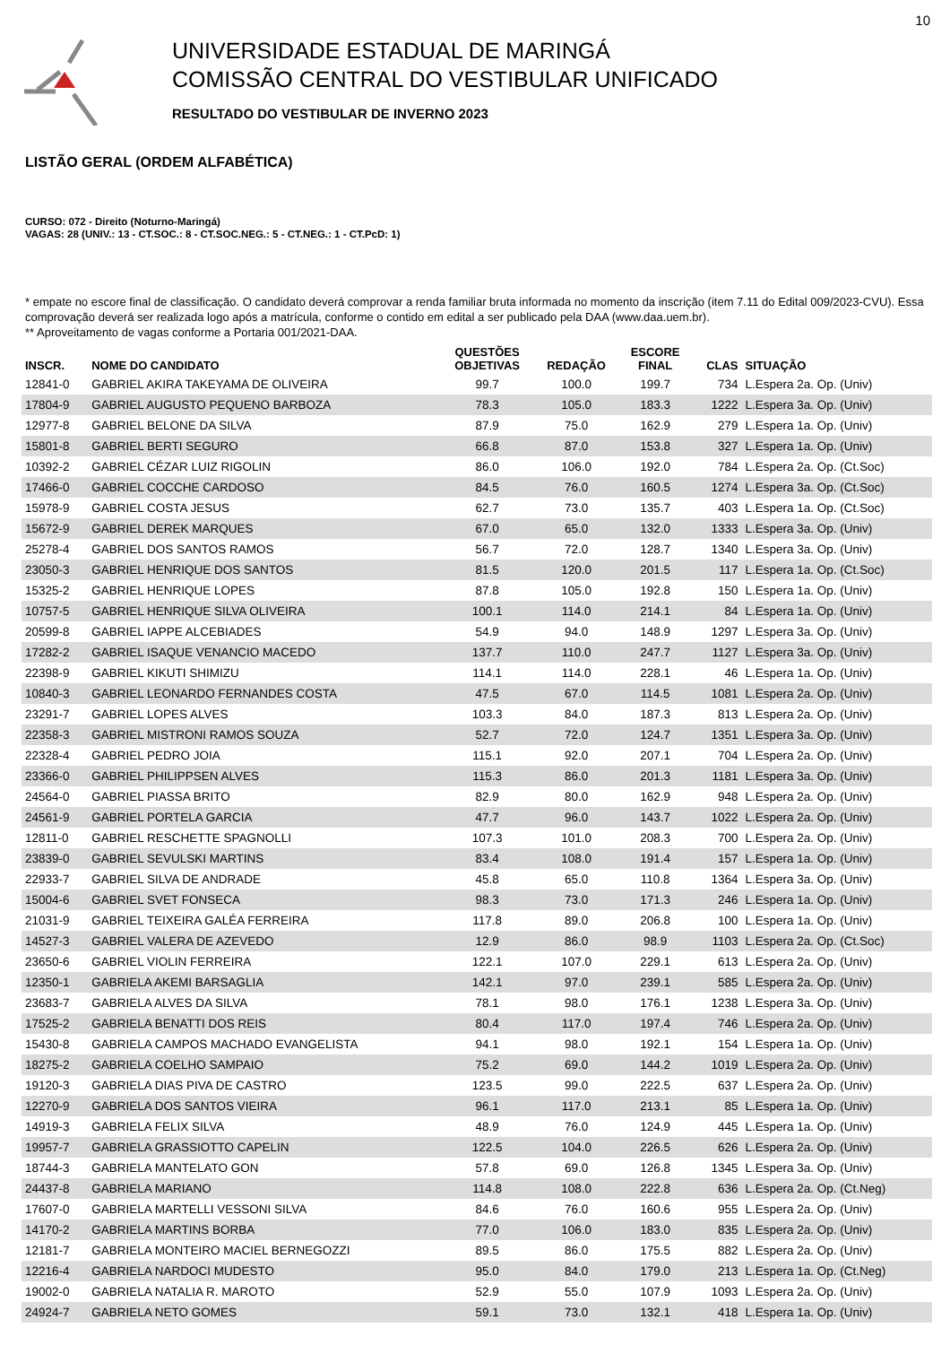10
UNIVERSIDADE ESTADUAL DE MARINGÁ
COMISSÃO CENTRAL DO VESTIBULAR UNIFICADO
RESULTADO DO VESTIBULAR DE INVERNO 2023
LISTÃO GERAL (ORDEM ALFABÉTICA)
CURSO: 072 - Direito (Noturno-Maringá)
VAGAS: 28 (UNIV.: 13 - CT.SOC.: 8 - CT.SOC.NEG.: 5 - CT.NEG.: 1 - CT.PcD: 1)
* empate no escore final de classificação. O candidato deverá comprovar a renda familiar bruta informada no momento da inscrição (item 7.11 do Edital 009/2023-CVU). Essa comprovação deverá ser realizada logo após a matrícula, conforme o contido em edital a ser publicado pela DAA (www.daa.uem.br).
** Aproveitamento de vagas conforme a Portaria 001/2021-DAA.
| INSCR. | NOME DO CANDIDATO | QUESTÕES OBJETIVAS | REDAÇÃO | ESCORE FINAL | CLAS | SITUAÇÃO |
| --- | --- | --- | --- | --- | --- | --- |
| 12841-0 | GABRIEL AKIRA TAKEYAMA DE OLIVEIRA | 99.7 | 100.0 | 199.7 | 734 | L.Espera 2a. Op. (Univ) |
| 17804-9 | GABRIEL AUGUSTO PEQUENO BARBOZA | 78.3 | 105.0 | 183.3 | 1222 | L.Espera 3a. Op. (Univ) |
| 12977-8 | GABRIEL BELONE DA SILVA | 87.9 | 75.0 | 162.9 | 279 | L.Espera 1a. Op. (Univ) |
| 15801-8 | GABRIEL BERTI SEGURO | 66.8 | 87.0 | 153.8 | 327 | L.Espera 1a. Op. (Univ) |
| 10392-2 | GABRIEL CÉZAR LUIZ RIGOLIN | 86.0 | 106.0 | 192.0 | 784 | L.Espera 2a. Op. (Ct.Soc) |
| 17466-0 | GABRIEL COCCHE CARDOSO | 84.5 | 76.0 | 160.5 | 1274 | L.Espera 3a. Op. (Ct.Soc) |
| 15978-9 | GABRIEL COSTA JESUS | 62.7 | 73.0 | 135.7 | 403 | L.Espera 1a. Op. (Ct.Soc) |
| 15672-9 | GABRIEL DEREK MARQUES | 67.0 | 65.0 | 132.0 | 1333 | L.Espera 3a. Op. (Univ) |
| 25278-4 | GABRIEL DOS SANTOS RAMOS | 56.7 | 72.0 | 128.7 | 1340 | L.Espera 3a. Op. (Univ) |
| 23050-3 | GABRIEL HENRIQUE DOS SANTOS | 81.5 | 120.0 | 201.5 | 117 | L.Espera 1a. Op. (Ct.Soc) |
| 15325-2 | GABRIEL HENRIQUE LOPES | 87.8 | 105.0 | 192.8 | 150 | L.Espera 1a. Op. (Univ) |
| 10757-5 | GABRIEL HENRIQUE SILVA OLIVEIRA | 100.1 | 114.0 | 214.1 | 84 | L.Espera 1a. Op. (Univ) |
| 20599-8 | GABRIEL IAPPE ALCEBIADES | 54.9 | 94.0 | 148.9 | 1297 | L.Espera 3a. Op. (Univ) |
| 17282-2 | GABRIEL ISAQUE VENANCIO MACEDO | 137.7 | 110.0 | 247.7 | 1127 | L.Espera 3a. Op. (Univ) |
| 22398-9 | GABRIEL KIKUTI SHIMIZU | 114.1 | 114.0 | 228.1 | 46 | L.Espera 1a. Op. (Univ) |
| 10840-3 | GABRIEL LEONARDO FERNANDES COSTA | 47.5 | 67.0 | 114.5 | 1081 | L.Espera 2a. Op. (Univ) |
| 23291-7 | GABRIEL LOPES ALVES | 103.3 | 84.0 | 187.3 | 813 | L.Espera 2a. Op. (Univ) |
| 22358-3 | GABRIEL MISTRONI RAMOS SOUZA | 52.7 | 72.0 | 124.7 | 1351 | L.Espera 3a. Op. (Univ) |
| 22328-4 | GABRIEL PEDRO JOIA | 115.1 | 92.0 | 207.1 | 704 | L.Espera 2a. Op. (Univ) |
| 23366-0 | GABRIEL PHILIPPSEN ALVES | 115.3 | 86.0 | 201.3 | 1181 | L.Espera 3a. Op. (Univ) |
| 24564-0 | GABRIEL PIASSA BRITO | 82.9 | 80.0 | 162.9 | 948 | L.Espera 2a. Op. (Univ) |
| 24561-9 | GABRIEL PORTELA GARCIA | 47.7 | 96.0 | 143.7 | 1022 | L.Espera 2a. Op. (Univ) |
| 12811-0 | GABRIEL RESCHETTE SPAGNOLLI | 107.3 | 101.0 | 208.3 | 700 | L.Espera 2a. Op. (Univ) |
| 23839-0 | GABRIEL SEVULSKI MARTINS | 83.4 | 108.0 | 191.4 | 157 | L.Espera 1a. Op. (Univ) |
| 22933-7 | GABRIEL SILVA DE ANDRADE | 45.8 | 65.0 | 110.8 | 1364 | L.Espera 3a. Op. (Univ) |
| 15004-6 | GABRIEL SVET FONSECA | 98.3 | 73.0 | 171.3 | 246 | L.Espera 1a. Op. (Univ) |
| 21031-9 | GABRIEL TEIXEIRA GALÉA FERREIRA | 117.8 | 89.0 | 206.8 | 100 | L.Espera 1a. Op. (Univ) |
| 14527-3 | GABRIEL VALERA DE AZEVEDO | 12.9 | 86.0 | 98.9 | 1103 | L.Espera 2a. Op. (Ct.Soc) |
| 23650-6 | GABRIEL VIOLIN FERREIRA | 122.1 | 107.0 | 229.1 | 613 | L.Espera 2a. Op. (Univ) |
| 12350-1 | GABRIELA AKEMI BARSAGLIA | 142.1 | 97.0 | 239.1 | 585 | L.Espera 2a. Op. (Univ) |
| 23683-7 | GABRIELA ALVES DA SILVA | 78.1 | 98.0 | 176.1 | 1238 | L.Espera 3a. Op. (Univ) |
| 17525-2 | GABRIELA BENATTI DOS REIS | 80.4 | 117.0 | 197.4 | 746 | L.Espera 2a. Op. (Univ) |
| 15430-8 | GABRIELA CAMPOS MACHADO EVANGELISTA | 94.1 | 98.0 | 192.1 | 154 | L.Espera 1a. Op. (Univ) |
| 18275-2 | GABRIELA COELHO SAMPAIO | 75.2 | 69.0 | 144.2 | 1019 | L.Espera 2a. Op. (Univ) |
| 19120-3 | GABRIELA DIAS PIVA DE CASTRO | 123.5 | 99.0 | 222.5 | 637 | L.Espera 2a. Op. (Univ) |
| 12270-9 | GABRIELA DOS SANTOS VIEIRA | 96.1 | 117.0 | 213.1 | 85 | L.Espera 1a. Op. (Univ) |
| 14919-3 | GABRIELA FELIX SILVA | 48.9 | 76.0 | 124.9 | 445 | L.Espera 1a. Op. (Univ) |
| 19957-7 | GABRIELA GRASSIOTTO CAPELIN | 122.5 | 104.0 | 226.5 | 626 | L.Espera 2a. Op. (Univ) |
| 18744-3 | GABRIELA MANTELATO GON | 57.8 | 69.0 | 126.8 | 1345 | L.Espera 3a. Op. (Univ) |
| 24437-8 | GABRIELA MARIANO | 114.8 | 108.0 | 222.8 | 636 | L.Espera 2a. Op. (Ct.Neg) |
| 17607-0 | GABRIELA MARTELLI VESSONI SILVA | 84.6 | 76.0 | 160.6 | 955 | L.Espera 2a. Op. (Univ) |
| 14170-2 | GABRIELA MARTINS BORBA | 77.0 | 106.0 | 183.0 | 835 | L.Espera 2a. Op. (Univ) |
| 12181-7 | GABRIELA MONTEIRO MACIEL BERNEGOZZI | 89.5 | 86.0 | 175.5 | 882 | L.Espera 2a. Op. (Univ) |
| 12216-4 | GABRIELA NARDOCI MUDESTO | 95.0 | 84.0 | 179.0 | 213 | L.Espera 1a. Op. (Ct.Neg) |
| 19002-0 | GABRIELA NATALIA R. MAROTO | 52.9 | 55.0 | 107.9 | 1093 | L.Espera 2a. Op. (Univ) |
| 24924-7 | GABRIELA NETO GOMES | 59.1 | 73.0 | 132.1 | 418 | L.Espera 1a. Op. (Univ) |